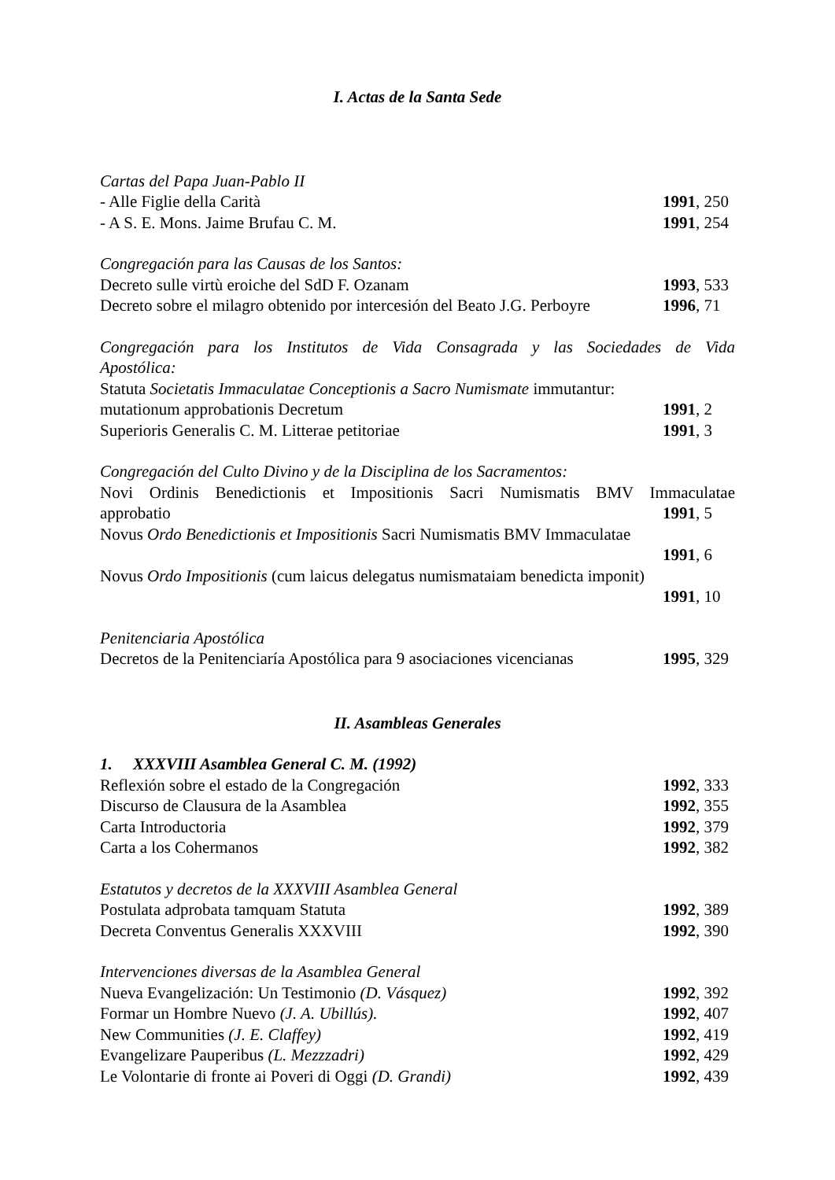I. Actas de la Santa Sede
Cartas del Papa Juan-Pablo II
- Alle Figlie della Carità 1991, 250
- A S. E. Mons. Jaime Brufau C. M. 1991, 254
Congregación para las Causas de los Santos:
Decreto sulle virtù eroiche del SdD F. Ozanam 1993, 533
Decreto sobre el milagro obtenido por intercesión del Beato J.G. Perboyre 1996, 71
Congregación para los Institutos de Vida Consagrada y las Sociedades de Vida
Apostólica:
Statuta Societatis Immaculatae Conceptionis a Sacro Numismate immutantur:
mutationum approbationis Decretum 1991, 2
Superioris Generalis C. M. Litterae petitoriae 1991, 3
Congregación del Culto Divino y de la Disciplina de los Sacramentos:
Novi Ordinis Benedictionis et Impositionis Sacri Numismatis BMV Immaculatae
approbatio 1991, 5
Novus Ordo Benedictionis et Impositionis Sacri Numismatis BMV Immaculatae
1991, 6
Novus Ordo Impositionis (cum laicus delegatus numismataiam benedicta imponit)
1991, 10
Penitenciaria Apostólica
Decretos de la Penitenciaría Apostólica para 9 asociaciones vicencianas 1995, 329
II. Asambleas Generales
1. XXXVIII Asamblea General C. M. (1992)
Reflexión sobre el estado de la Congregación 1992, 333
Discurso de Clausura de la Asamblea 1992, 355
Carta Introductoria 1992, 379
Carta a los Cohermanos 1992, 382
Estatutos y decretos de la XXXVIII Asamblea General
Postulata adprobata tamquam Statuta 1992, 389
Decreta Conventus Generalis XXXVIII 1992, 390
Intervenciones diversas de la Asamblea General
Nueva Evangelización: Un Testimonio (D. Vásquez) 1992, 392
Formar un Hombre Nuevo (J. A. Ubillús). 1992, 407
New Communities (J. E. Claffey) 1992, 419
Evangelizare Pauperibus (L. Mezzzadri) 1992, 429
Le Volontarie di fronte ai Poveri di Oggi (D. Grandi) 1992, 439